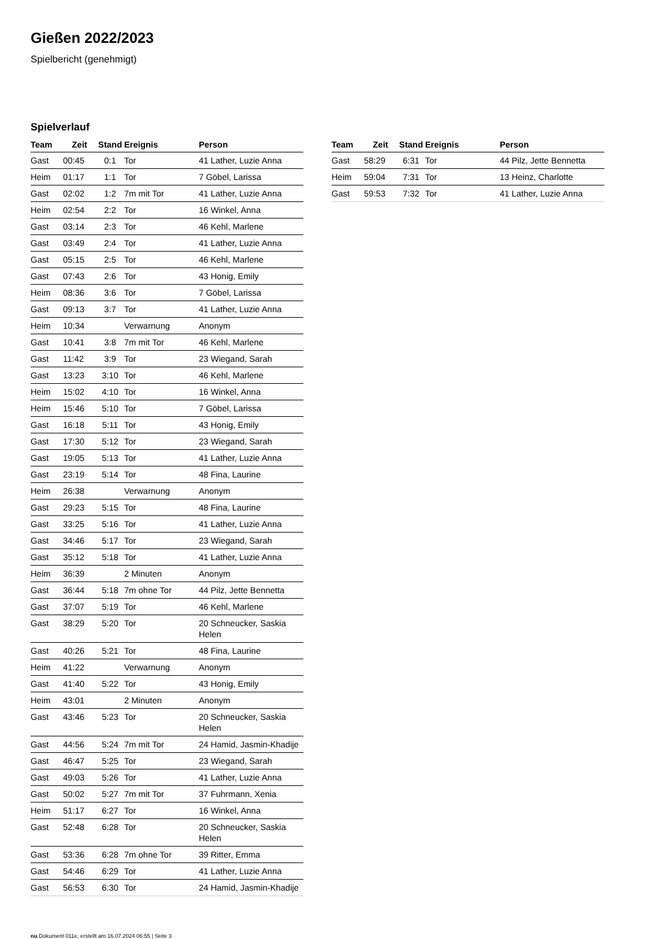Gießen 2022/2023
Spielbericht (genehmigt)
Spielverlauf
| Team | Zeit | Stand | Ereignis | Person |
| --- | --- | --- | --- | --- |
| Gast | 00:45 | 0:1 | Tor | 41 Lather, Luzie Anna |
| Heim | 01:17 | 1:1 | Tor | 7 Göbel, Larissa |
| Gast | 02:02 | 1:2 | 7m mit Tor | 41 Lather, Luzie Anna |
| Heim | 02:54 | 2:2 | Tor | 16 Winkel, Anna |
| Gast | 03:14 | 2:3 | Tor | 46 Kehl, Marlene |
| Gast | 03:49 | 2:4 | Tor | 41 Lather, Luzie Anna |
| Gast | 05:15 | 2:5 | Tor | 46 Kehl, Marlene |
| Gast | 07:43 | 2:6 | Tor | 43 Honig, Emily |
| Heim | 08:36 | 3:6 | Tor | 7 Göbel, Larissa |
| Gast | 09:13 | 3:7 | Tor | 41 Lather, Luzie Anna |
| Heim | 10:34 | | Verwarnung | Anonym |
| Gast | 10:41 | 3:8 | 7m mit Tor | 46 Kehl, Marlene |
| Gast | 11:42 | 3:9 | Tor | 23 Wiegand, Sarah |
| Gast | 13:23 | 3:10 | Tor | 46 Kehl, Marlene |
| Heim | 15:02 | 4:10 | Tor | 16 Winkel, Anna |
| Heim | 15:46 | 5:10 | Tor | 7 Göbel, Larissa |
| Gast | 16:18 | 5:11 | Tor | 43 Honig, Emily |
| Gast | 17:30 | 5:12 | Tor | 23 Wiegand, Sarah |
| Gast | 19:05 | 5:13 | Tor | 41 Lather, Luzie Anna |
| Gast | 23:19 | 5:14 | Tor | 48 Fina, Laurine |
| Heim | 26:38 | | Verwarnung | Anonym |
| Gast | 29:23 | 5:15 | Tor | 48 Fina, Laurine |
| Gast | 33:25 | 5:16 | Tor | 41 Lather, Luzie Anna |
| Gast | 34:46 | 5:17 | Tor | 23 Wiegand, Sarah |
| Gast | 35:12 | 5:18 | Tor | 41 Lather, Luzie Anna |
| Heim | 36:39 | | 2 Minuten | Anonym |
| Gast | 36:44 | 5:18 | 7m ohne Tor | 44 Pilz, Jette Bennetta |
| Gast | 37:07 | 5:19 | Tor | 46 Kehl, Marlene |
| Gast | 38:29 | 5:20 | Tor | 20 Schneucker, Saskia Helen |
| Gast | 40:26 | 5:21 | Tor | 48 Fina, Laurine |
| Heim | 41:22 | | Verwarnung | Anonym |
| Gast | 41:40 | 5:22 | Tor | 43 Honig, Emily |
| Heim | 43:01 | | 2 Minuten | Anonym |
| Gast | 43:46 | 5:23 | Tor | 20 Schneucker, Saskia Helen |
| Gast | 44:56 | 5:24 | 7m mit Tor | 24 Hamid, Jasmin-Khadije |
| Gast | 46:47 | 5:25 | Tor | 23 Wiegand, Sarah |
| Gast | 49:03 | 5:26 | Tor | 41 Lather, Luzie Anna |
| Gast | 50:02 | 5:27 | 7m mit Tor | 37 Fuhrmann, Xenia |
| Heim | 51:17 | 6:27 | Tor | 16 Winkel, Anna |
| Gast | 52:48 | 6:28 | Tor | 20 Schneucker, Saskia Helen |
| Gast | 53:36 | 6:28 | 7m ohne Tor | 39 Ritter, Emma |
| Gast | 54:46 | 6:29 | Tor | 41 Lather, Luzie Anna |
| Gast | 56:53 | 6:30 | Tor | 24 Hamid, Jasmin-Khadije |
| Team | Zeit | Stand | Ereignis | Person |
| --- | --- | --- | --- | --- |
| Gast | 58:29 | 6:31 | Tor | 44 Pilz, Jette Bennetta |
| Heim | 59:04 | 7:31 | Tor | 13 Heinz, Charlotte |
| Gast | 59:53 | 7:32 | Tor | 41 Lather, Luzie Anna |
nu.Dokument 011e, erstellt am 16.07.2024 06:55 | Seite 3